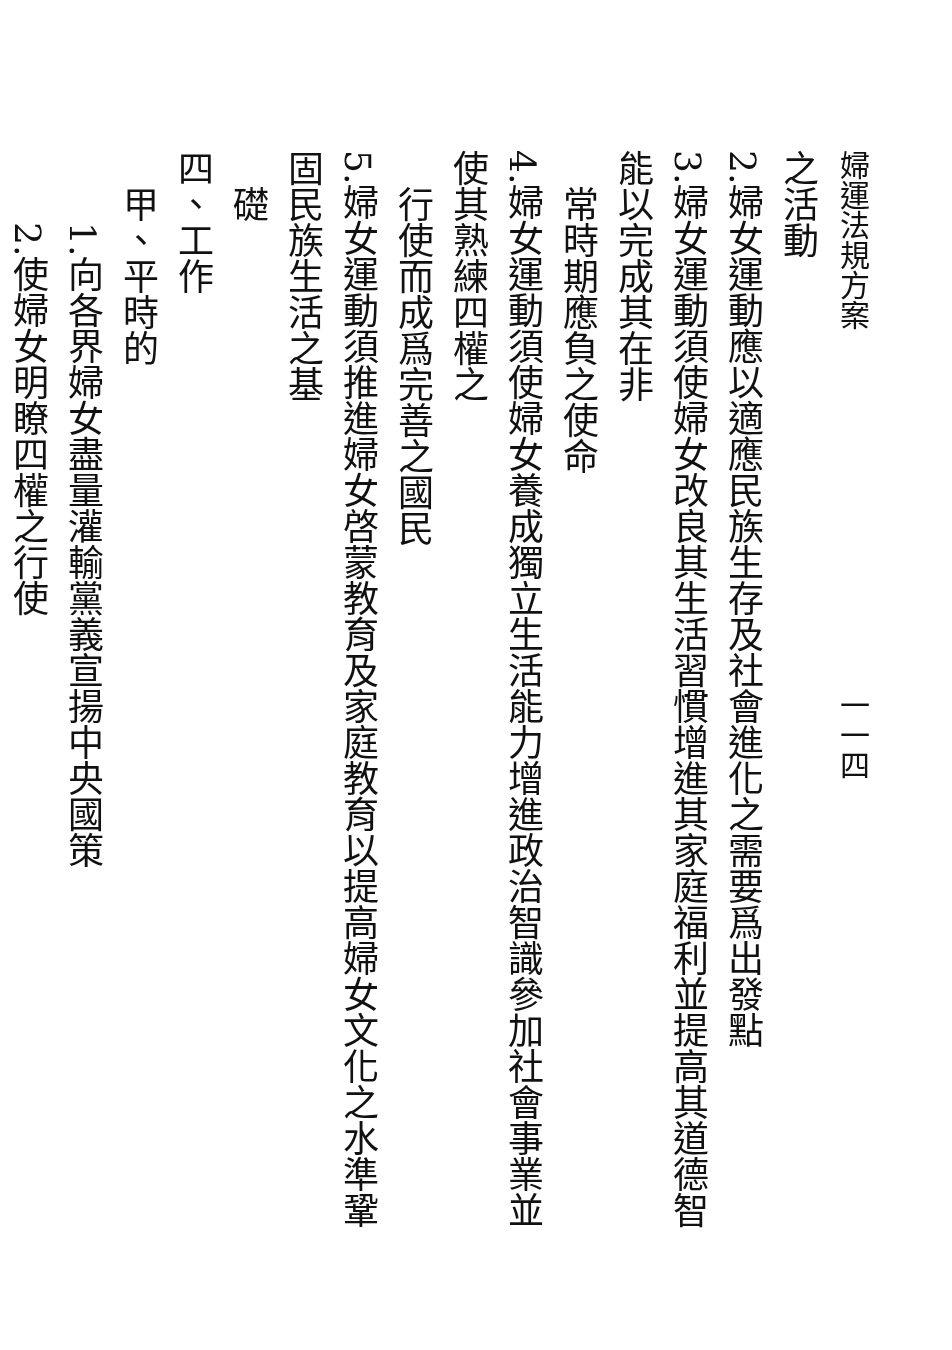婦運法規方案　　　　　　　　　　　　一一四
之活動
2.婦女運動應以適應民族生存及社會進化之需要爲出發點
3.婦女運動須使婦女改良其生活習慣增進其家庭福利並提高其道德智能以完成其在非
　常時期應負之使命
4.婦女運動須使婦女養成獨立生活能力增進政治智識參加社會事業並使其熟練四權之
　行使而成爲完善之國民
5.婦女運動須推進婦女啓蒙教育及家庭教育以提高婦女文化之水準鞏固民族生活之基
　礎
四、工作
　甲、平時的
　　1.向各界婦女盡量灌輸黨義宣揚中央國策
　　2.使婦女明瞭四權之行使